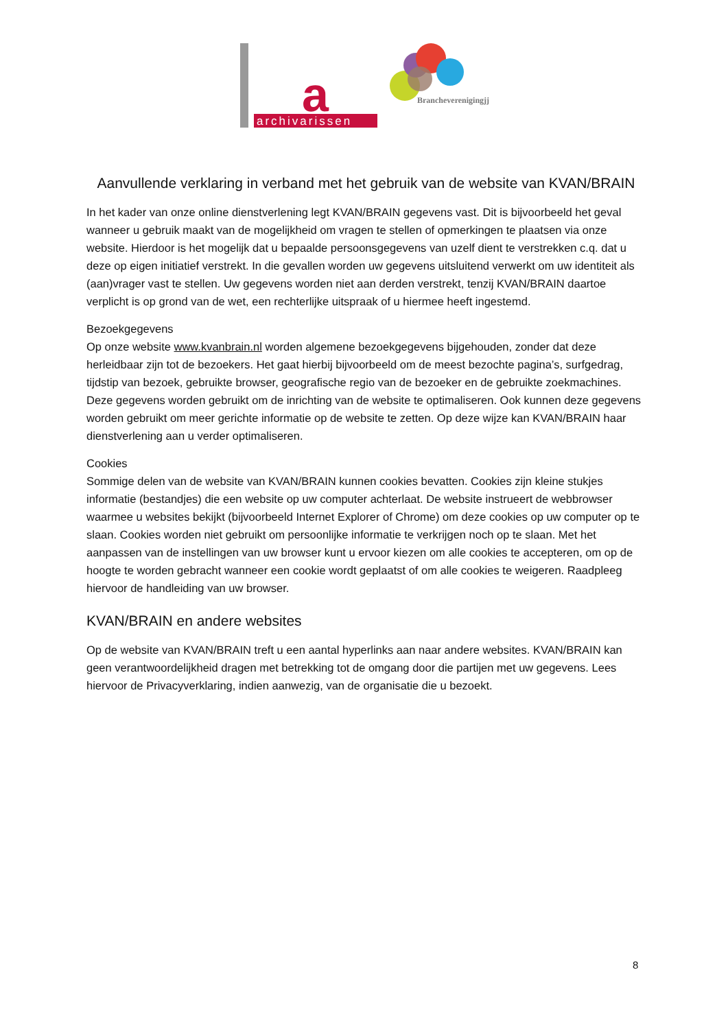archivarissen
a
Brancheverenigingjj
Aanvullende verklaring in verband met het gebruik van de website van KVAN/BRAIN
In het kader van onze online dienstverlening legt KVAN/BRAIN gegevens vast. Dit is bijvoorbeeld het geval wanneer u gebruik maakt van de mogelijkheid om vragen te stellen of opmerkingen te plaatsen via onze website. Hierdoor is het mogelijk dat u bepaalde persoonsgegevens van uzelf dient te verstrekken c.q. dat u deze op eigen initiatief verstrekt. In die gevallen worden uw gegevens uitsluitend verwerkt om uw identiteit als (aan)vrager vast te stellen. Uw gegevens worden niet aan derden verstrekt, tenzij KVAN/BRAIN daartoe verplicht is op grond van de wet, een rechterlijke uitspraak of u hiermee heeft ingestemd.
Bezoekgegevens
Op onze website www.kvanbrain.nl worden algemene bezoekgegevens bijgehouden, zonder dat deze herleidbaar zijn tot de bezoekers. Het gaat hierbij bijvoorbeeld om de meest bezochte pagina’s, surfgedrag, tijdstip van bezoek, gebruikte browser, geografische regio van de bezoeker en de gebruikte zoekmachines. Deze gegevens worden gebruikt om de inrichting van de website te optimaliseren. Ook kunnen deze gegevens worden gebruikt om meer gerichte informatie op de website te zetten. Op deze wijze kan KVAN/BRAIN haar dienstverlening aan u verder optimaliseren.
Cookies
Sommige delen van de website van KVAN/BRAIN kunnen cookies bevatten. Cookies zijn kleine stukjes informatie (bestandjes) die een website op uw computer achterlaat. De website instrueert de webbrowser waarmee u websites bekijkt (bijvoorbeeld Internet Explorer of Chrome) om deze cookies op uw computer op te slaan. Cookies worden niet gebruikt om persoonlijke informatie te verkrijgen noch op te slaan. Met het aanpassen van de instellingen van uw browser kunt u ervoor kiezen om alle cookies te accepteren, om op de hoogte te worden gebracht wanneer een cookie wordt geplaatst of om alle cookies te weigeren. Raadpleeg hiervoor de handleiding van uw browser.
KVAN/BRAIN en andere websites
Op de website van KVAN/BRAIN treft u een aantal hyperlinks aan naar andere websites. KVAN/BRAIN kan geen verantwoordelijkheid dragen met betrekking tot de omgang door die partijen met uw gegevens. Lees hiervoor de Privacyverklaring, indien aanwezig, van de organisatie die u bezoekt.
8